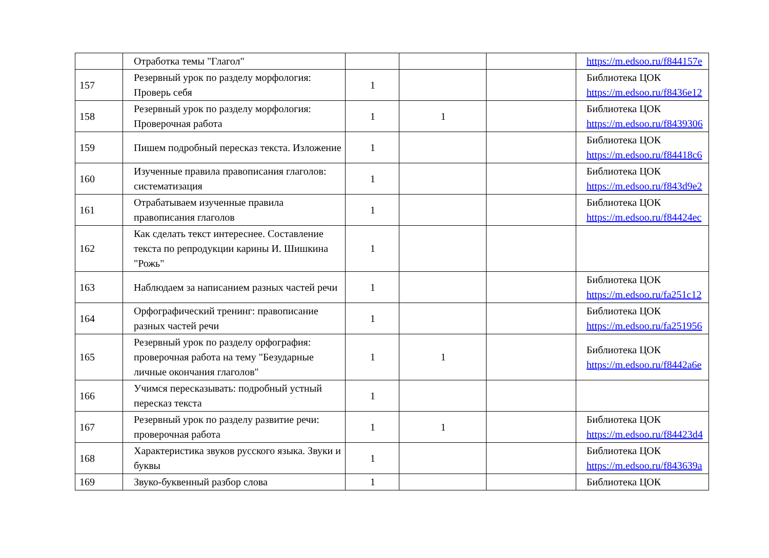| | Отработка темы "Глагол" | | | | https://m.edsoo.ru/f844157e |
| 157 | Резервный урок по разделу морфология: Проверь себя | 1 | | | Библиотека ЦОК https://m.edsoo.ru/f8436e12 |
| 158 | Резервный урок по разделу морфология: Проверочная работа | 1 | 1 | | Библиотека ЦОК https://m.edsoo.ru/f8439306 |
| 159 | Пишем подробный пересказ текста. Изложение | 1 | | | Библиотека ЦОК https://m.edsoo.ru/f84418c6 |
| 160 | Изученные правила правописания глаголов: систематизация | 1 | | | Библиотека ЦОК https://m.edsoo.ru/f843d9e2 |
| 161 | Отрабатываем изученные правила правописания глаголов | 1 | | | Библиотека ЦОК https://m.edsoo.ru/f84424ec |
| 162 | Как сделать текст интереснее. Составление текста по репродукции карины И. Шишкина "Рожь" | 1 | | | |
| 163 | Наблюдаем за написанием разных частей речи | 1 | | | Библиотека ЦОК https://m.edsoo.ru/fa251c12 |
| 164 | Орфографический тренинг: правописание разных частей речи | 1 | | | Библиотека ЦОК https://m.edsoo.ru/fa251956 |
| 165 | Резервный урок по разделу орфография: проверочная работа на тему "Безударные личные окончания глаголов" | 1 | 1 | | Библиотека ЦОК https://m.edsoo.ru/f8442a6e |
| 166 | Учимся пересказывать: подробный устный пересказ текста | 1 | | | |
| 167 | Резервный урок по разделу развитие речи: проверочная работа | 1 | 1 | | Библиотека ЦОК https://m.edsoo.ru/f84423d4 |
| 168 | Характеристика звуков русского языка. Звуки и буквы | 1 | | | Библиотека ЦОК https://m.edsoo.ru/f843639a |
| 169 | Звуко-буквенный разбор слова | 1 | | | Библиотека ЦОК |